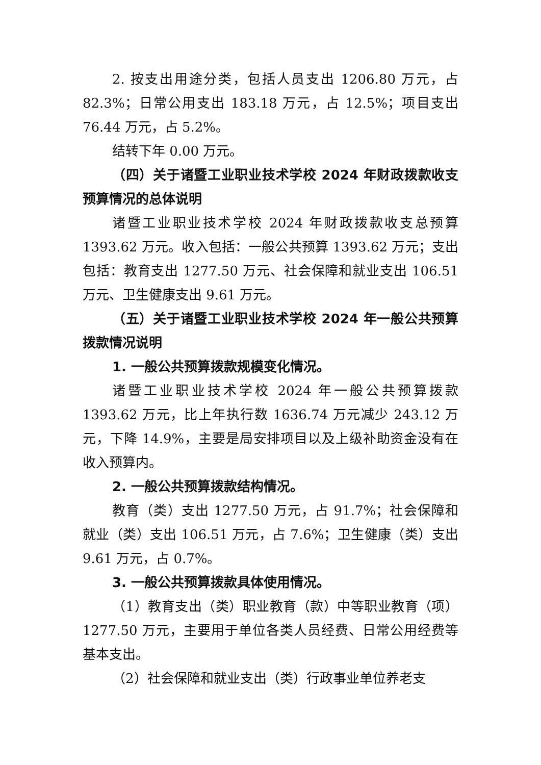2. 按支出用途分类，包括人员支出 1206.80 万元，占 82.3%；日常公用支出 183.18 万元，占 12.5%；项目支出 76.44 万元，占 5.2%。
结转下年 0.00 万元。
（四）关于诸暨工业职业技术学校 2024 年财政拨款收支预算情况的总体说明
诸暨工业职业技术学校 2024 年财政拨款收支总预算 1393.62 万元。收入包括：一般公共预算 1393.62 万元；支出包括：教育支出 1277.50 万元、社会保障和就业支出 106.51 万元、卫生健康支出 9.61 万元。
（五）关于诸暨工业职业技术学校 2024 年一般公共预算拨款情况说明
1. 一般公共预算拨款规模变化情况。
诸暨工业职业技术学校 2024 年一般公共预算拨款 1393.62 万元，比上年执行数 1636.74 万元减少 243.12 万元，下降 14.9%，主要是局安排项目以及上级补助资金没有在收入预算内。
2. 一般公共预算拨款结构情况。
教育（类）支出 1277.50 万元，占 91.7%；社会保障和就业（类）支出 106.51 万元，占 7.6%；卫生健康（类）支出 9.61 万元，占 0.7%。
3. 一般公共预算拨款具体使用情况。
（1）教育支出（类）职业教育（款）中等职业教育（项）1277.50 万元，主要用于单位各类人员经费、日常公用经费等基本支出。
（2）社会保障和就业支出（类）行政事业单位养老支